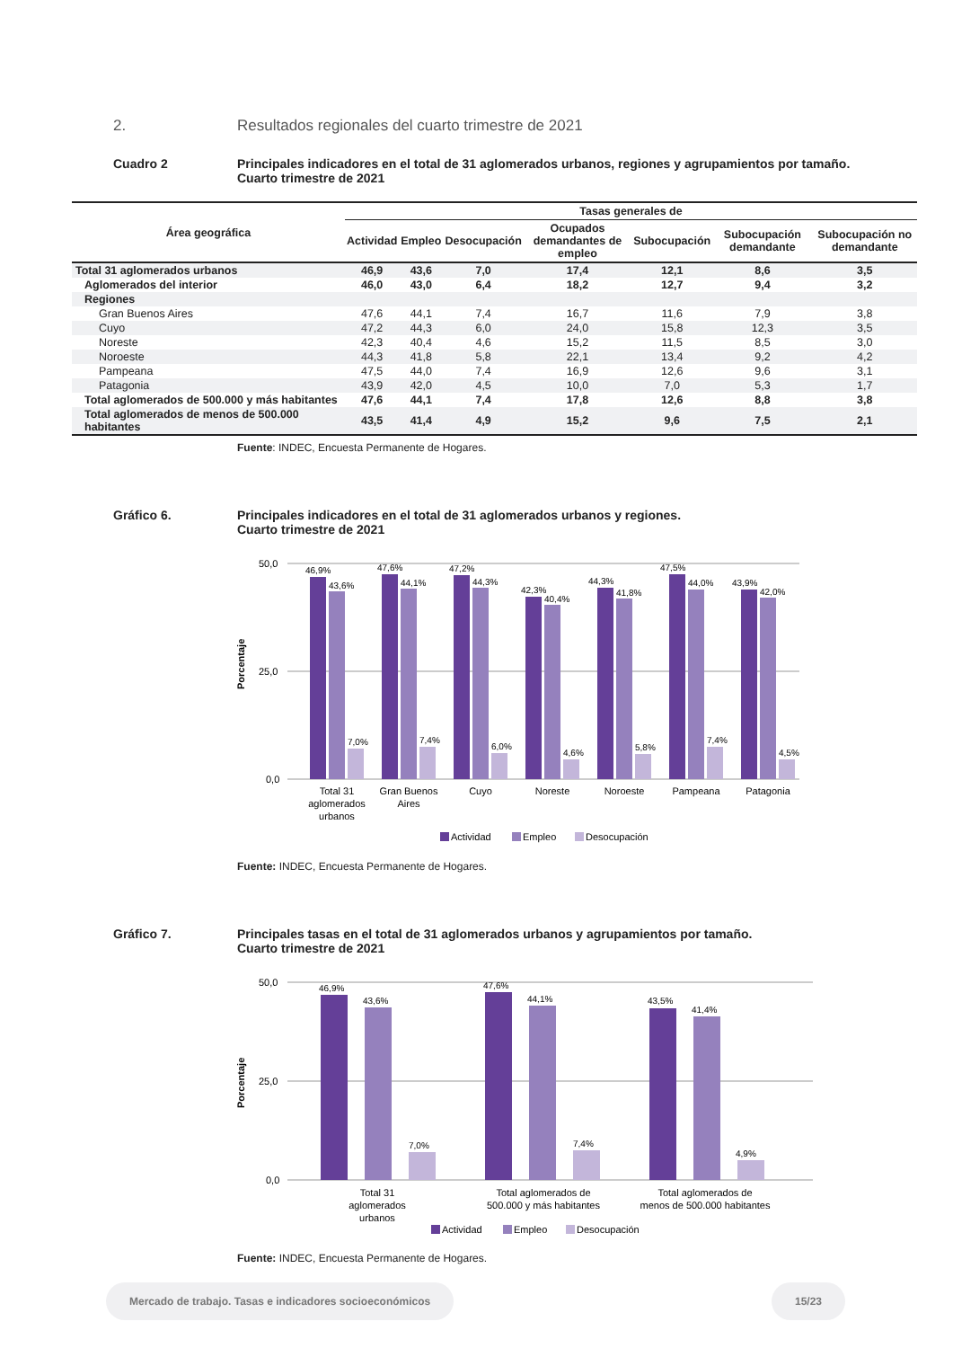2. Resultados regionales del cuarto trimestre de 2021
Cuadro 2 Principales indicadores en el total de 31 aglomerados urbanos, regiones y agrupamientos por tamaño.
Cuarto trimestre de 2021
| Área geográfica | Tasas generales de | | | | | | |
| --- | --- | --- | --- | --- | --- | --- | --- |
| | Actividad | Empleo | Desocupación | Ocupados demandantes de empleo | Subocupación | Subocupación demandante | Subocupación no demandante |
| Total 31 aglomerados urbanos | 46,9 | 43,6 | 7,0 | 17,4 | 12,1 | 8,6 | 3,5 |
| Aglomerados del interior | 46,0 | 43,0 | 6,4 | 18,2 | 12,7 | 9,4 | 3,2 |
| Regiones | | | | | | | |
| Gran Buenos Aires | 47,6 | 44,1 | 7,4 | 16,7 | 11,6 | 7,9 | 3,8 |
| Cuyo | 47,2 | 44,3 | 6,0 | 24,0 | 15,8 | 12,3 | 3,5 |
| Noreste | 42,3 | 40,4 | 4,6 | 15,2 | 11,5 | 8,5 | 3,0 |
| Noroeste | 44,3 | 41,8 | 5,8 | 22,1 | 13,4 | 9,2 | 4,2 |
| Pampeana | 47,5 | 44,0 | 7,4 | 16,9 | 12,6 | 9,6 | 3,1 |
| Patagonia | 43,9 | 42,0 | 4,5 | 10,0 | 7,0 | 5,3 | 1,7 |
| Total aglomerados de 500.000 y más habitantes | 47,6 | 44,1 | 7,4 | 17,8 | 12,6 | 8,8 | 3,8 |
| Total aglomerados de menos de 500.000 habitantes | 43,5 | 41,4 | 4,9 | 15,2 | 9,6 | 7,5 | 2,1 |
Fuente: INDEC, Encuesta Permanente de Hogares.
Gráfico 6. Principales indicadores en el total de 31 aglomerados urbanos y regiones.
Cuarto trimestre de 2021
Porcentaje
50,0
25,0
0,0
46,9%
43,6%
7,0%
47,6%
44,1%
7,4%
47,2%
44,3%
6,0%
42,3%
40,4%
4,6%
44,3%
41,8%
5,8%
47,5%
44,0%
7,4%
43,9%
42,0%
4,5%
Total 31
aglomerados
urbanos
Gran Buenos
Aires
Cuyo
Noreste
Noroeste
Pampeana
Patagonia
Actividad
Empleo
Desocupación
Fuente: INDEC, Encuesta Permanente de Hogares.
Gráfico 7. Principales tasas en el total de 31 aglomerados urbanos y agrupamientos por tamaño.
Cuarto trimestre de 2021
Porcentaje
50,0
25,0
0,0
46,9%
43,6%
7,0%
47,6%
44,1%
7,4%
43,5%
41,4%
4,9%
Total 31
aglomerados
urbanos
Total aglomerados de
500.000 y más habitantes
Total aglomerados de
menos de 500.000 habitantes
Actividad
Empleo
Desocupación
Fuente: INDEC, Encuesta Permanente de Hogares.
Mercado de trabajo. Tasas e indicadores socioeconómicos
15/23